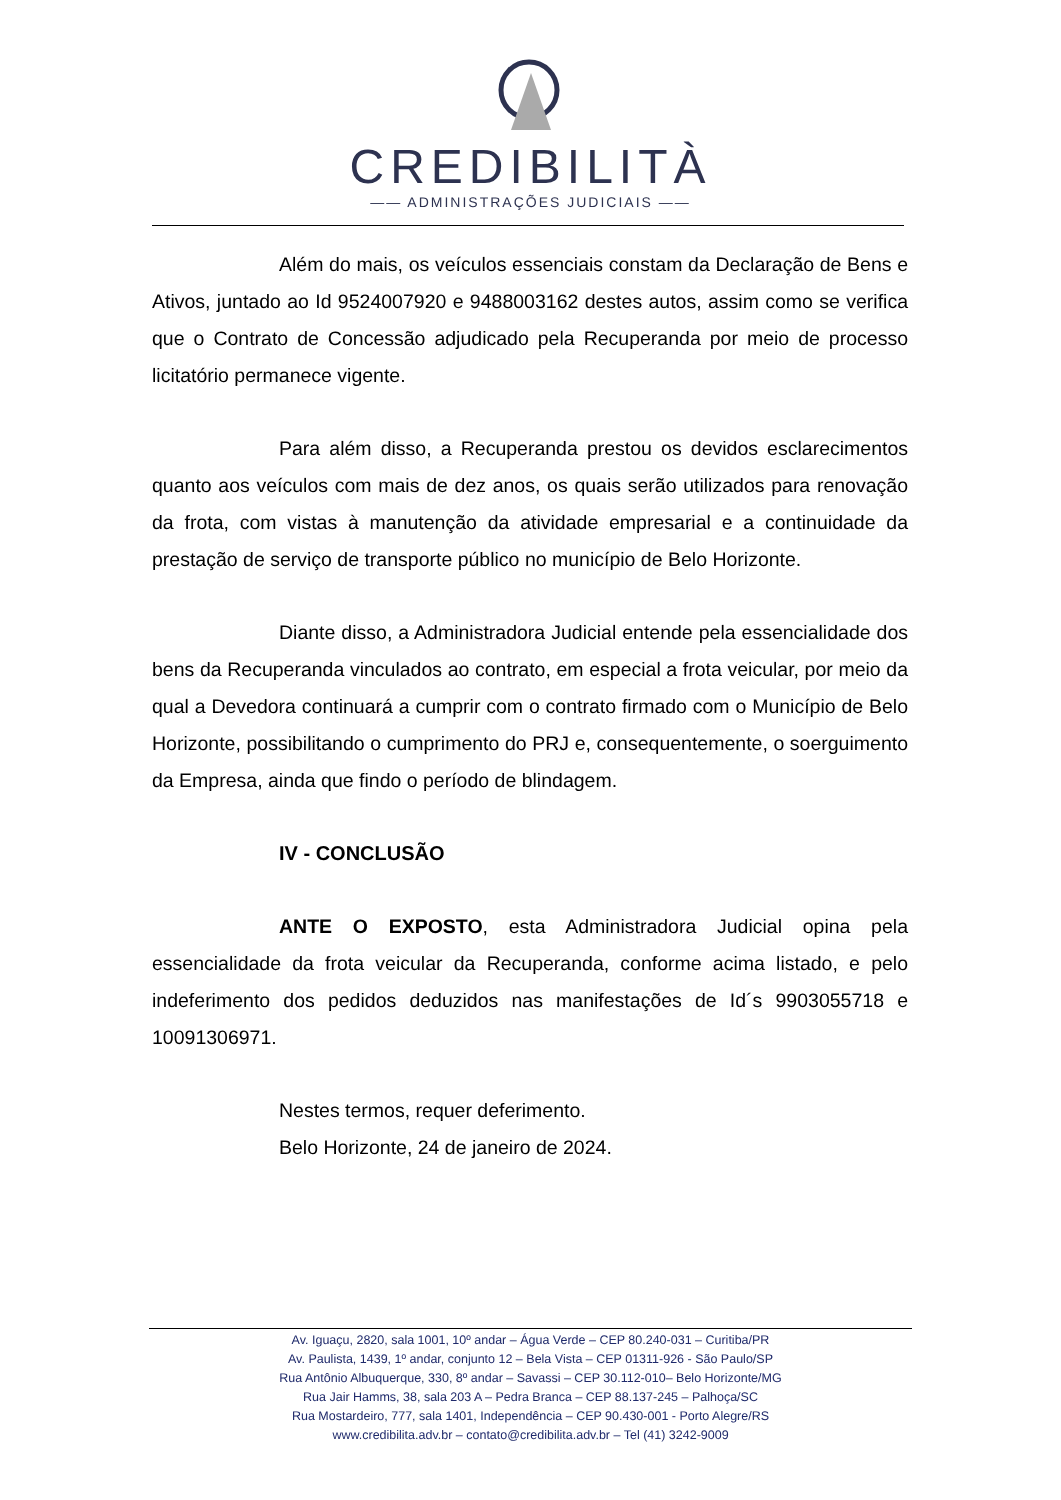CREDIBILITÀ
—— ADMINISTRAÇÕES JUDICIAIS ——
Além do mais, os veículos essenciais constam da Declaração de Bens e Ativos, juntado ao Id 9524007920 e 9488003162 destes autos, assim como se verifica que o Contrato de Concessão adjudicado pela Recuperanda por meio de processo licitatório permanece vigente.
Para além disso, a Recuperanda prestou os devidos esclarecimentos quanto aos veículos com mais de dez anos, os quais serão utilizados para renovação da frota, com vistas à manutenção da atividade empresarial e a continuidade da prestação de serviço de transporte público no município de Belo Horizonte.
Diante disso, a Administradora Judicial entende pela essencialidade dos bens da Recuperanda vinculados ao contrato, em especial a frota veicular, por meio da qual a Devedora continuará a cumprir com o contrato firmado com o Município de Belo Horizonte, possibilitando o cumprimento do PRJ e, consequentemente, o soerguimento da Empresa, ainda que findo o período de blindagem.
IV - CONCLUSÃO
ANTE O EXPOSTO, esta Administradora Judicial opina pela essencialidade da frota veicular da Recuperanda, conforme acima listado, e pelo indeferimento dos pedidos deduzidos nas manifestações de Id´s 9903055718 e 10091306971.
Nestes termos, requer deferimento.
Belo Horizonte, 24 de janeiro de 2024.
Av. Iguaçu, 2820, sala 1001, 10º andar – Água Verde – CEP 80.240-031 – Curitiba/PR
Av. Paulista, 1439, 1º andar, conjunto 12 – Bela Vista – CEP 01311-926 - São Paulo/SP
Rua Antônio Albuquerque, 330, 8º andar – Savassi – CEP 30.112-010– Belo Horizonte/MG
Rua Jair Hamms, 38, sala 203 A – Pedra Branca – CEP 88.137-245 – Palhoça/SC
Rua Mostardeiro, 777, sala 1401, Independência – CEP 90.430-001 - Porto Alegre/RS
www.credibilita.adv.br – contato@credibilita.adv.br – Tel (41) 3242-9009